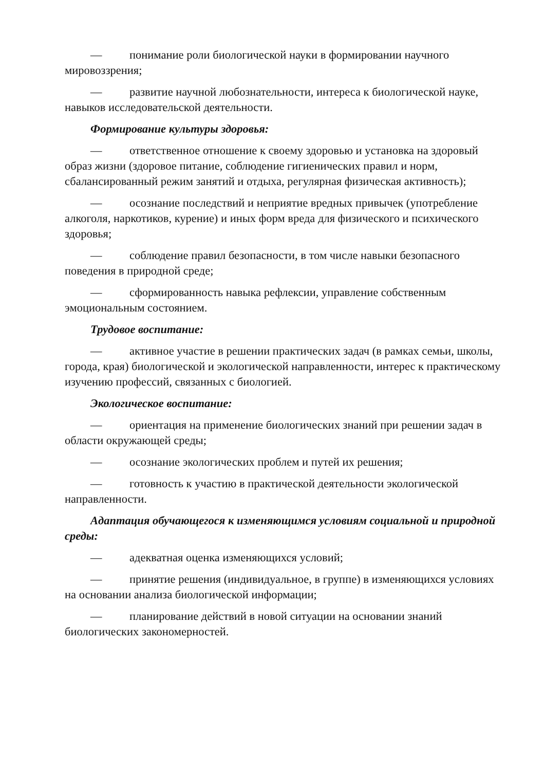— понимание роли биологической науки в формировании научного мировоззрения;
— развитие научной любознательности, интереса к биологической науке, навыков исследовательской деятельности.
Формирование культуры здоровья:
— ответственное отношение к своему здоровью и установка на здоровый образ жизни (здоровое питание, соблюдение гигиенических правил и норм, сбалансированный режим занятий и отдыха, регулярная физическая активность);
— осознание последствий и неприятие вредных привычек (употребление алкоголя, наркотиков, курение) и иных форм вреда для физического и психического здоровья;
— соблюдение правил безопасности, в том числе навыки безопасного поведения в природной среде;
— сформированность навыка рефлексии, управление собственным эмоциональным состоянием.
Трудовое воспитание:
— активное участие в решении практических задач (в рамках семьи, школы, города, края) биологической и экологической направленности, интерес к практическому изучению профессий, связанных с биологией.
Экологическое воспитание:
— ориентация на применение биологических знаний при решении задач в области окружающей среды;
— осознание экологических проблем и путей их решения;
— готовность к участию в практической деятельности экологической направленности.
Адаптация обучающегося к изменяющимся условиям социальной и природной среды:
— адекватная оценка изменяющихся условий;
— принятие решения (индивидуальное, в группе) в изменяющихся условиях на основании анализа биологической информации;
— планирование действий в новой ситуации на основании знаний биологических закономерностей.